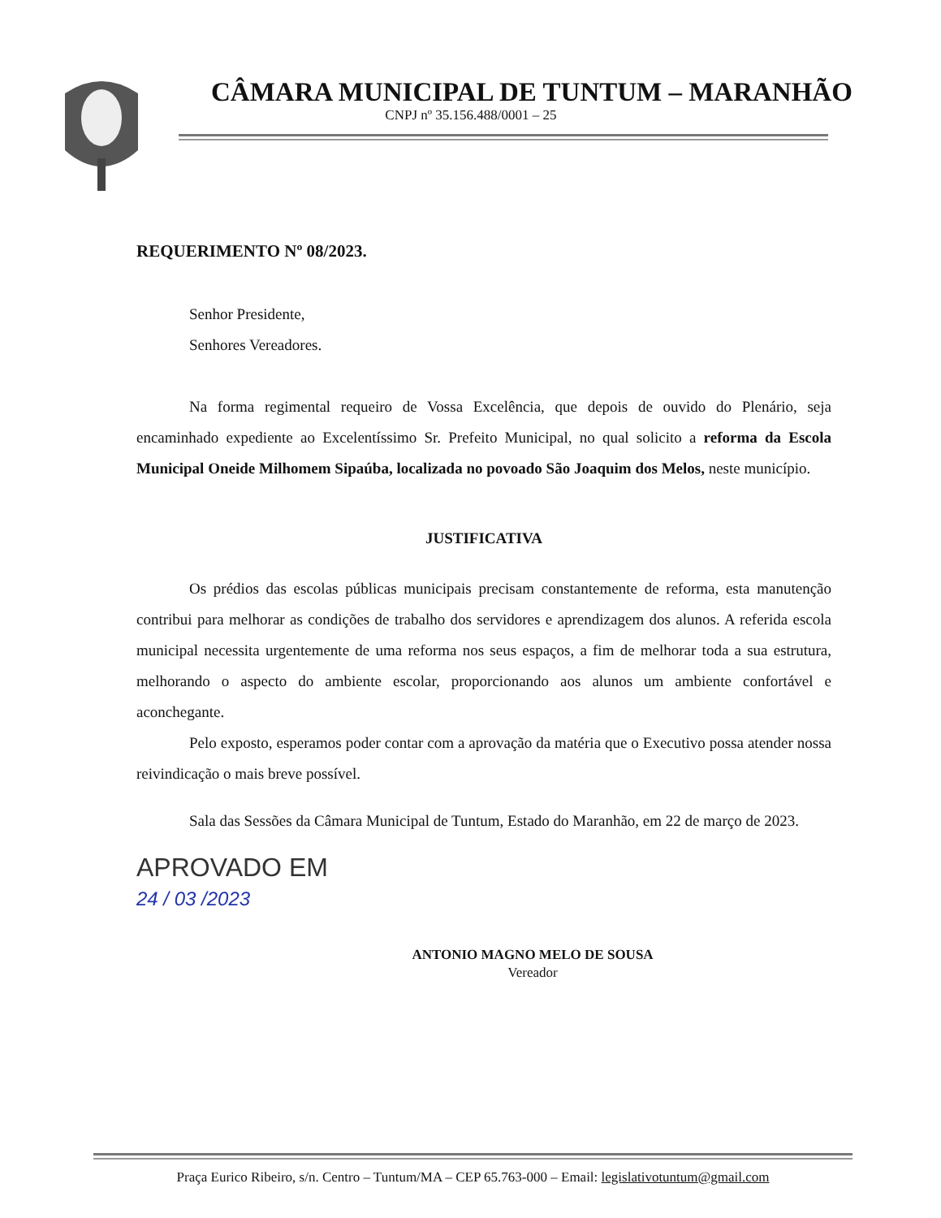CÂMARA MUNICIPAL DE TUNTUM – MARANHÃO
CNPJ nº 35.156.488/0001 – 25
REQUERIMENTO Nº 08/2023.
Senhor Presidente,
Senhores Vereadores.
Na forma regimental requeiro de Vossa Excelência, que depois de ouvido do Plenário, seja encaminhado expediente ao Excelentíssimo Sr. Prefeito Municipal, no qual solicito a reforma da Escola Municipal Oneide Milhomem Sipaúba, localizada no povoado São Joaquim dos Melos, neste município.
JUSTIFICATIVA
Os prédios das escolas públicas municipais precisam constantemente de reforma, esta manutenção contribui para melhorar as condições de trabalho dos servidores e aprendizagem dos alunos. A referida escola municipal necessita urgentemente de uma reforma nos seus espaços, a fim de melhorar toda a sua estrutura, melhorando o aspecto do ambiente escolar, proporcionando aos alunos um ambiente confortável e aconchegante.
Pelo exposto, esperamos poder contar com a aprovação da matéria que o Executivo possa atender nossa reivindicação o mais breve possível.
Sala das Sessões da Câmara Municipal de Tuntum, Estado do Maranhão, em 22 de março de 2023.
APROVADO EM
24 / 03 /2023
ANTONIO MAGNO MELO DE SOUSA
Vereador
Praça Eurico Ribeiro, s/n. Centro – Tuntum/MA – CEP 65.763-000 – Email: legislativotuntum@gmail.com